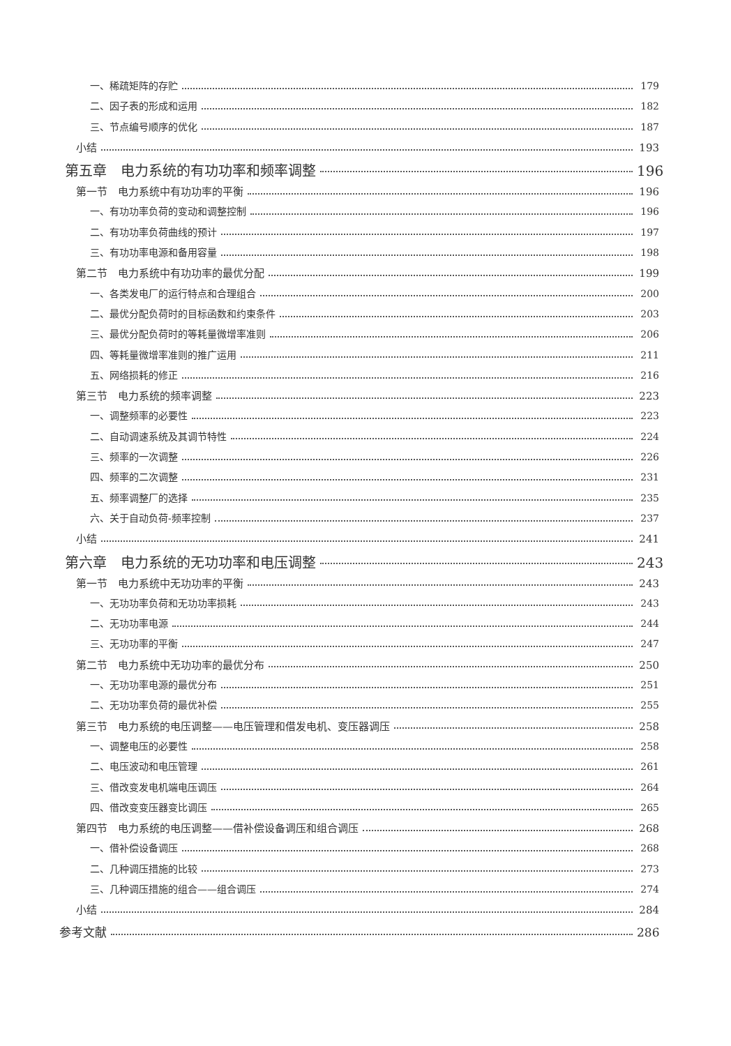一、稀疏矩阵的存贮 179
二、因子表的形成和运用 182
三、节点编号顺序的优化 187
小结 193
第五章　电力系统的有功功率和频率调整 196
第一节　电力系统中有功功率的平衡 196
一、有功功率负荷的变动和调整控制 196
二、有功功率负荷曲线的预计 197
三、有功功率电源和备用容量 198
第二节　电力系统中有功功率的最优分配 199
一、各类发电厂的运行特点和合理组合 200
二、最优分配负荷时的目标函数和约束条件 203
三、最优分配负荷时的等耗量微增率准则 206
四、等耗量微增率准则的推广运用 211
五、网络损耗的修正 216
第三节　电力系统的频率调整 223
一、调整频率的必要性 223
二、自动调速系统及其调节特性 224
三、频率的一次调整 226
四、频率的二次调整 231
五、频率调整厂的选择 235
六、关于自动负荷-频率控制 237
小结 241
第六章　电力系统的无功功率和电压调整 243
第一节　电力系统中无功功率的平衡 243
一、无功功率负荷和无功功率损耗 243
二、无功功率电源 244
三、无功功率的平衡 247
第二节　电力系统中无功功率的最优分布 250
一、无功功率电源的最优分布 251
二、无功功率负荷的最优补偿 255
第三节　电力系统的电压调整——电压管理和借发电机、变压器调压 258
一、调整电压的必要性 258
二、电压波动和电压管理 261
三、借改变发电机端电压调压 264
四、借改变变压器变比调压 265
第四节　电力系统的电压调整——借补偿设备调压和组合调压 268
一、借补偿设备调压 268
二、几种调压措施的比较 273
三、几种调压措施的组合——组合调压 274
小结 284
参考文献 286